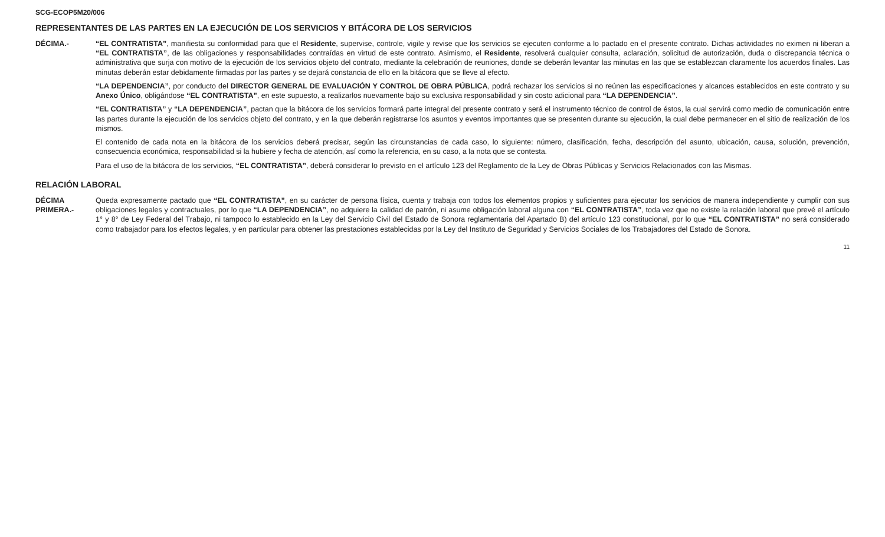SCG-ECOP5M20/006
REPRESENTANTES DE LAS PARTES EN LA EJECUCIÓN DE LOS SERVICIOS Y BITÁCORA DE LOS SERVICIOS
DÉCIMA.- “EL CONTRATISTA”, manifiesta su conformidad para que el Residente, supervise, controle, vigile y revise que los servicios se ejecuten conforme a lo pactado en el presente contrato. Dichas actividades no eximen ni liberan a “EL CONTRATISTA”, de las obligaciones y responsabilidades contraídas en virtud de este contrato. Asimismo, el Residente, resolverá cualquier consulta, aclaración, solicitud de autorización, duda o discrepancia técnica o administrativa que surja con motivo de la ejecución de los servicios objeto del contrato, mediante la celebración de reuniones, donde se deberán levantar las minutas en las que se establezcan claramente los acuerdos finales. Las minutas deberán estar debidamente firmadas por las partes y se dejará constancia de ello en la bitácora que se lleve al efecto.
“LA DEPENDENCIA”, por conducto del DIRECTOR GENERAL DE EVALUACIÓN Y CONTROL DE OBRA PÚBLICA, podrá rechazar los servicios si no reúnen las especificaciones y alcances establecidos en este contrato y su Anexo Único, obligándose “EL CONTRATISTA”, en este supuesto, a realizarlos nuevamente bajo su exclusiva responsabilidad y sin costo adicional para “LA DEPENDENCIA”.
“EL CONTRATISTA” y “LA DEPENDENCIA”, pactan que la bitácora de los servicios formará parte integral del presente contrato y será el instrumento técnico de control de éstos, la cual servirá como medio de comunicación entre las partes durante la ejecución de los servicios objeto del contrato, y en la que deberán registrarse los asuntos y eventos importantes que se presenten durante su ejecución, la cual debe permanecer en el sitio de realización de los mismos.
El contenido de cada nota en la bitácora de los servicios deberá precisar, según las circunstancias de cada caso, lo siguiente: número, clasificación, fecha, descripción del asunto, ubicación, causa, solución, prevención, consecuencia económica, responsabilidad si la hubiere y fecha de atención, así como la referencia, en su caso, a la nota que se contesta.
Para el uso de la bitácora de los servicios, “EL CONTRATISTA”, deberá considerar lo previsto en el artículo 123 del Reglamento de la Ley de Obras Públicas y Servicios Relacionados con las Mismas.
RELACIÓN LABORAL
DÉCIMA PRIMERA.-
Queda expresamente pactado que “EL CONTRATISTA”, en su carácter de persona física, cuenta y trabaja con todos los elementos propios y suficientes para ejecutar los servicios de manera independiente y cumplir con sus obligaciones legales y contractuales, por lo que “LA DEPENDENCIA”, no adquiere la calidad de patrón, ni asume obligación laboral alguna con “EL CONTRATISTA”, toda vez que no existe la relación laboral que prevé el artículo 1° y 8° de Ley Federal del Trabajo, ni tampoco lo establecido en la Ley del Servicio Civil del Estado de Sonora reglamentaria del Apartado B) del artículo 123 constitucional, por lo que “EL CONTRATISTA” no será considerado como trabajador para los efectos legales, y en particular para obtener las prestaciones establecidas por la Ley del Instituto de Seguridad y Servicios Sociales de los Trabajadores del Estado de Sonora.
11